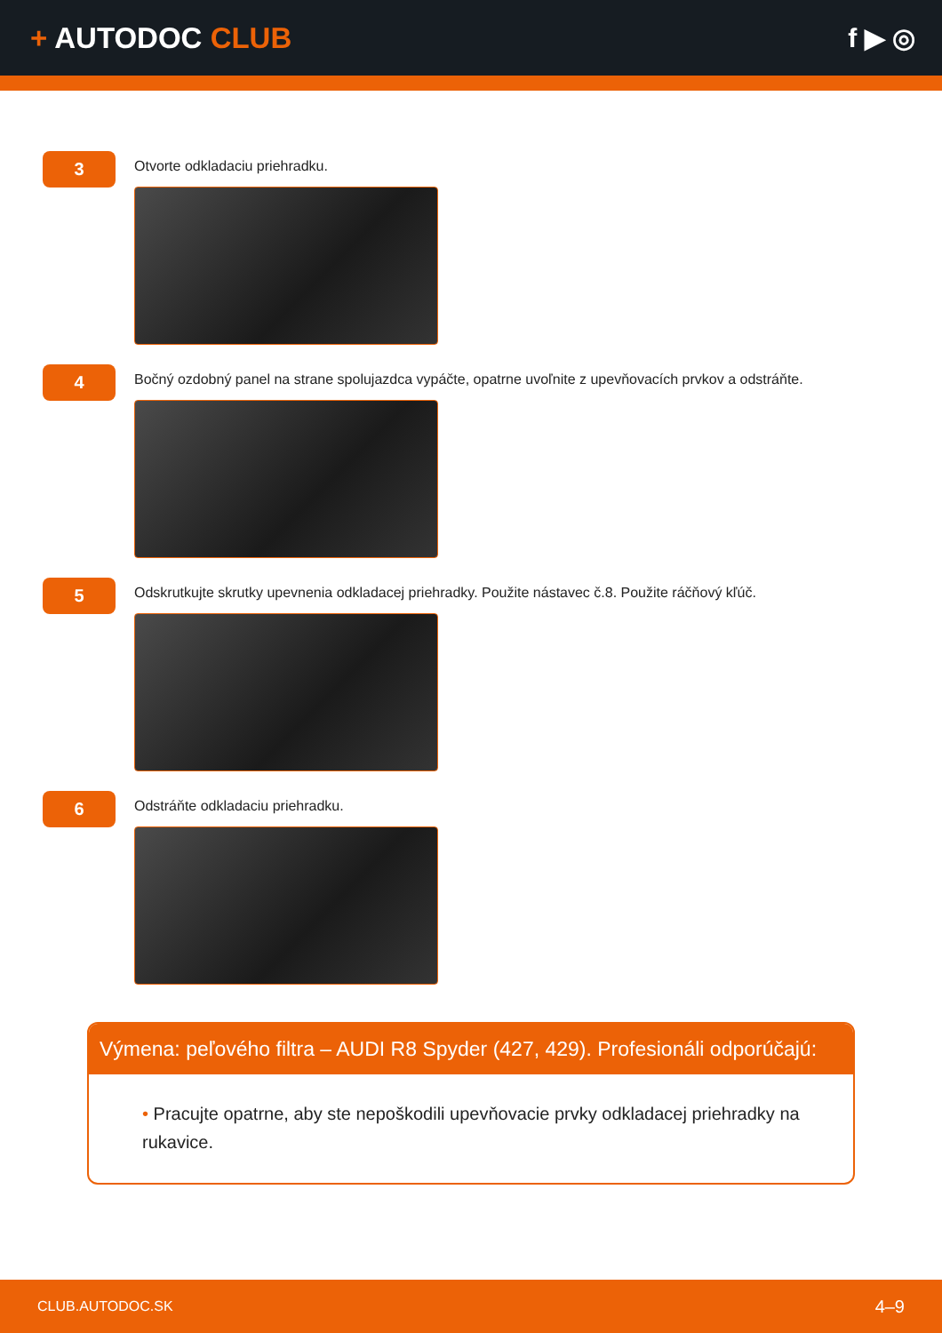+ AUTODOC CLUB f ▶ ◎
3
Otvorte odkladaciu priehradku.
4
Bočný ozdobný panel na strane spolujazdca vypáčte, opatrne uvoľnite z upevňovacích prvkov a odstráňte.
5
Odskrutkujte skrutky upevnenia odkladacej priehradky. Použite nástavec č.8. Použite ráčňový kľúč.
6
Odstráňte odkladaciu priehradku.
Výmena: peľového filtra – AUDI R8 Spyder (427, 429). Profesionáli odporúčajú:
• Pracujte opatrne, aby ste nepoškodili upevňovacie prvky odkladacej priehradky na rukavice.
CLUB.AUTODOC.SK 4–9